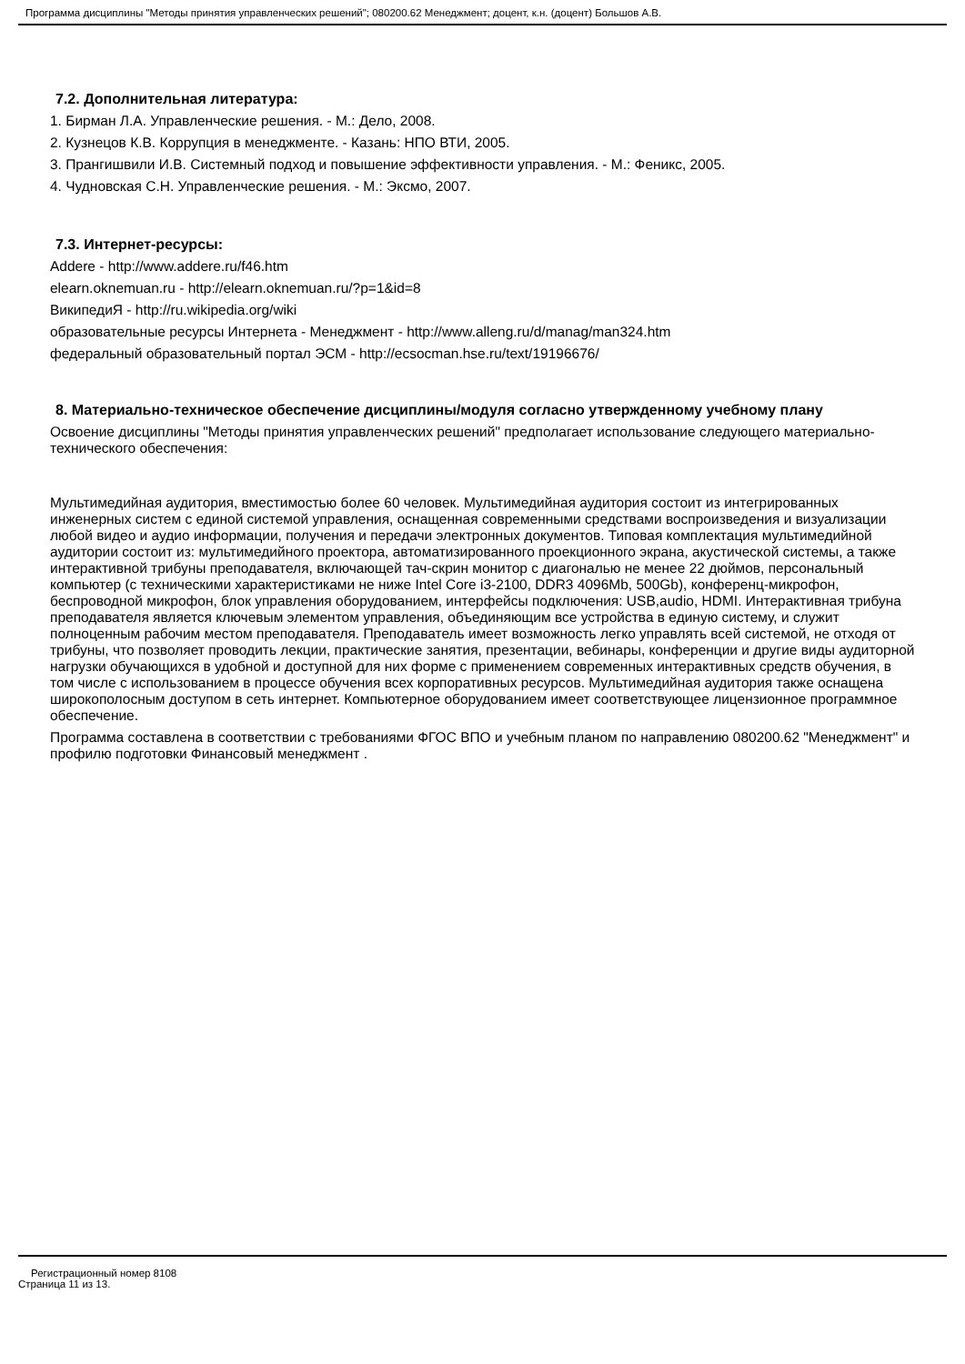Программа дисциплины "Методы принятия управленческих решений"; 080200.62 Менеджмент; доцент, к.н. (доцент) Большов А.В.
7.2. Дополнительная литература:
1. Бирман Л.А. Управленческие решения. - М.: Дело, 2008.
2. Кузнецов К.В. Коррупция в менеджменте. - Казань: НПО ВТИ, 2005.
3. Прангишвили И.В. Системный подход и повышение эффективности управления. - М.: Феникс, 2005.
4. Чудновская С.Н. Управленческие решения. - М.: Эксмо, 2007.
7.3. Интернет-ресурсы:
Addere - http://www.addere.ru/f46.htm
elearn.oknemuan.ru - http://elearn.oknemuan.ru/?p=1&id=8
ВикипедиЯ - http://ru.wikipedia.org/wiki
образовательные ресурсы Интернета - Менеджмент - http://www.alleng.ru/d/manag/man324.htm
федеральный образовательный портал ЭСМ - http://ecsocman.hse.ru/text/19196676/
8. Материально-техническое обеспечение дисциплины/модуля согласно утвержденному учебному плану
Освоение дисциплины "Методы принятия управленческих решений" предполагает использование следующего материально-технического обеспечения:
Мультимедийная аудитория, вместимостью более 60 человек. Мультимедийная аудитория состоит из интегрированных инженерных систем с единой системой управления, оснащенная современными средствами воспроизведения и визуализации любой видео и аудио информации, получения и передачи электронных документов. Типовая комплектация мультимедийной аудитории состоит из: мультимедийного проектора, автоматизированного проекционного экрана, акустической системы, а также интерактивной трибуны преподавателя, включающей тач-скрин монитор с диагональю не менее 22 дюймов, персональный компьютер (с техническими характеристиками не ниже Intel Core i3-2100, DDR3 4096Mb, 500Gb), конференц-микрофон, беспроводной микрофон, блок управления оборудованием, интерфейсы подключения: USB,audio, HDMI. Интерактивная трибуна преподавателя является ключевым элементом управления, объединяющим все устройства в единую систему, и служит полноценным рабочим местом преподавателя. Преподаватель имеет возможность легко управлять всей системой, не отходя от трибуны, что позволяет проводить лекции, практические занятия, презентации, вебинары, конференции и другие виды аудиторной нагрузки обучающихся в удобной и доступной для них форме с применением современных интерактивных средств обучения, в том числе с использованием в процессе обучения всех корпоративных ресурсов. Мультимедийная аудитория также оснащена широкополосным доступом в сеть интернет. Компьютерное оборудованием имеет соответствующее лицензионное программное обеспечение.
Программа составлена в соответствии с требованиями ФГОС ВПО и учебным планом по направлению 080200.62 "Менеджмент" и профилю подготовки Финансовый менеджмент .
Регистрационный номер 8108
Страница 11 из 13.